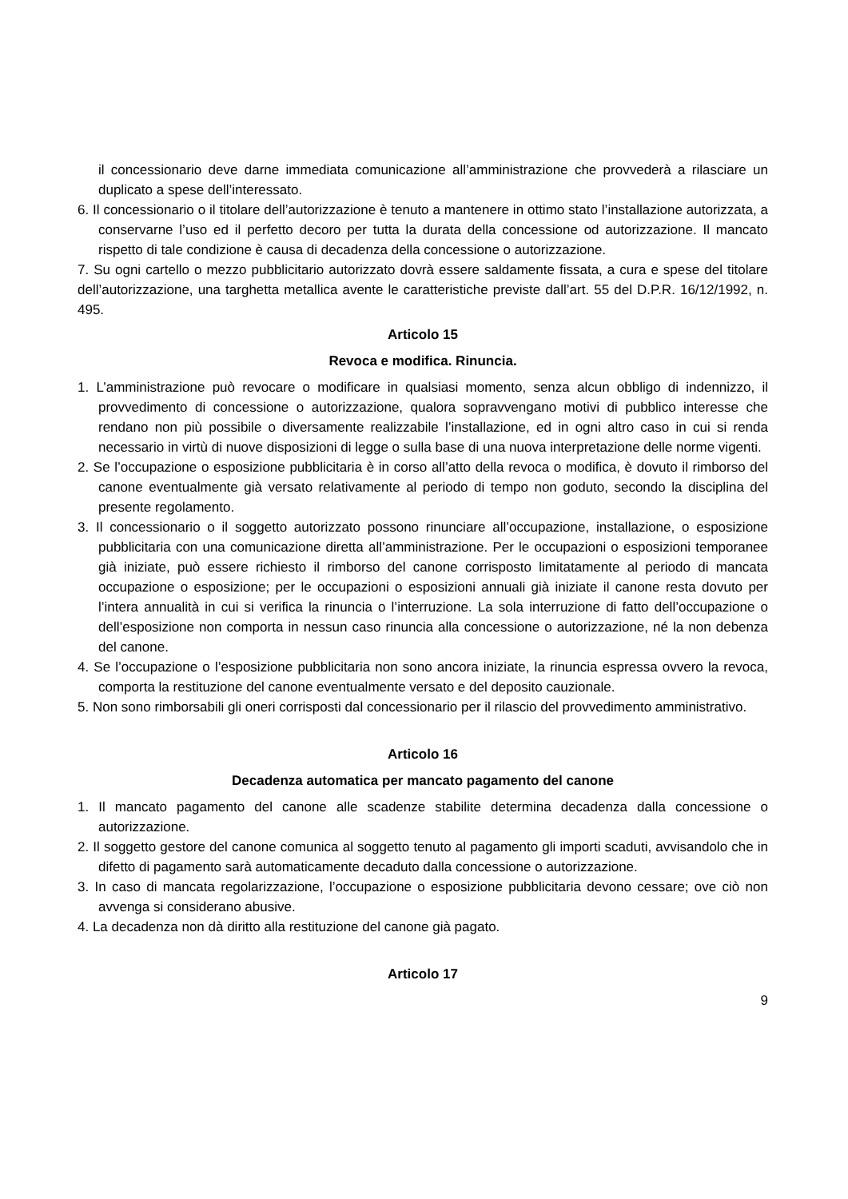il concessionario deve darne immediata comunicazione all’amministrazione che provvederà a rilasciare un duplicato a spese dell’interessato.
6. Il concessionario o il titolare dell’autorizzazione è tenuto a mantenere in ottimo stato l’installazione autorizzata, a conservarne l’uso ed il perfetto decoro per tutta la durata della concessione od autorizzazione. Il mancato rispetto di tale condizione è causa di decadenza della concessione o autorizzazione.
7. Su ogni cartello o mezzo pubblicitario autorizzato dovrà essere saldamente fissata, a cura e spese del titolare dell’autorizzazione, una targhetta metallica avente le caratteristiche previste dall’art. 55 del D.P.R. 16/12/1992, n. 495.
Articolo 15
Revoca e modifica. Rinuncia.
1. L’amministrazione può revocare o modificare in qualsiasi momento, senza alcun obbligo di indennizzo, il provvedimento di concessione o autorizzazione, qualora sopravvengano motivi di pubblico interesse che rendano non più possibile o diversamente realizzabile l’installazione, ed in ogni altro caso in cui si renda necessario in virtù di nuove disposizioni di legge o sulla base di una nuova interpretazione delle norme vigenti.
2. Se l’occupazione o esposizione pubblicitaria è in corso all’atto della revoca o modifica, è dovuto il rimborso del canone eventualmente già versato relativamente al periodo di tempo non goduto, secondo la disciplina del presente regolamento.
3. Il concessionario o il soggetto autorizzato possono rinunciare all’occupazione, installazione, o esposizione pubblicitaria con una comunicazione diretta all’amministrazione. Per le occupazioni o esposizioni temporanee già iniziate, può essere richiesto il rimborso del canone corrisposto limitatamente al periodo di mancata occupazione o esposizione; per le occupazioni o esposizioni annuali già iniziate il canone resta dovuto per l’intera annualità in cui si verifica la rinuncia o l’interruzione. La sola interruzione di fatto dell’occupazione o dell’esposizione non comporta in nessun caso rinuncia alla concessione o autorizzazione, né la non debenza del canone.
4. Se l’occupazione o l’esposizione pubblicitaria non sono ancora iniziate, la rinuncia espressa ovvero la revoca, comporta la restituzione del canone eventualmente versato e del deposito cauzionale.
5. Non sono rimborsabili gli oneri corrisposti dal concessionario per il rilascio del provvedimento amministrativo.
Articolo 16
Decadenza automatica per mancato pagamento del canone
1. Il mancato pagamento del canone alle scadenze stabilite determina decadenza dalla concessione o autorizzazione.
2. Il soggetto gestore del canone comunica al soggetto tenuto al pagamento gli importi scaduti, avvisandolo che in difetto di pagamento sarà automaticamente decaduto dalla concessione o autorizzazione.
3. In caso di mancata regolarizzazione, l’occupazione o esposizione pubblicitaria devono cessare; ove ciò non avvenga si considerano abusive.
4. La decadenza non dà diritto alla restituzione del canone già pagato.
Articolo 17
9